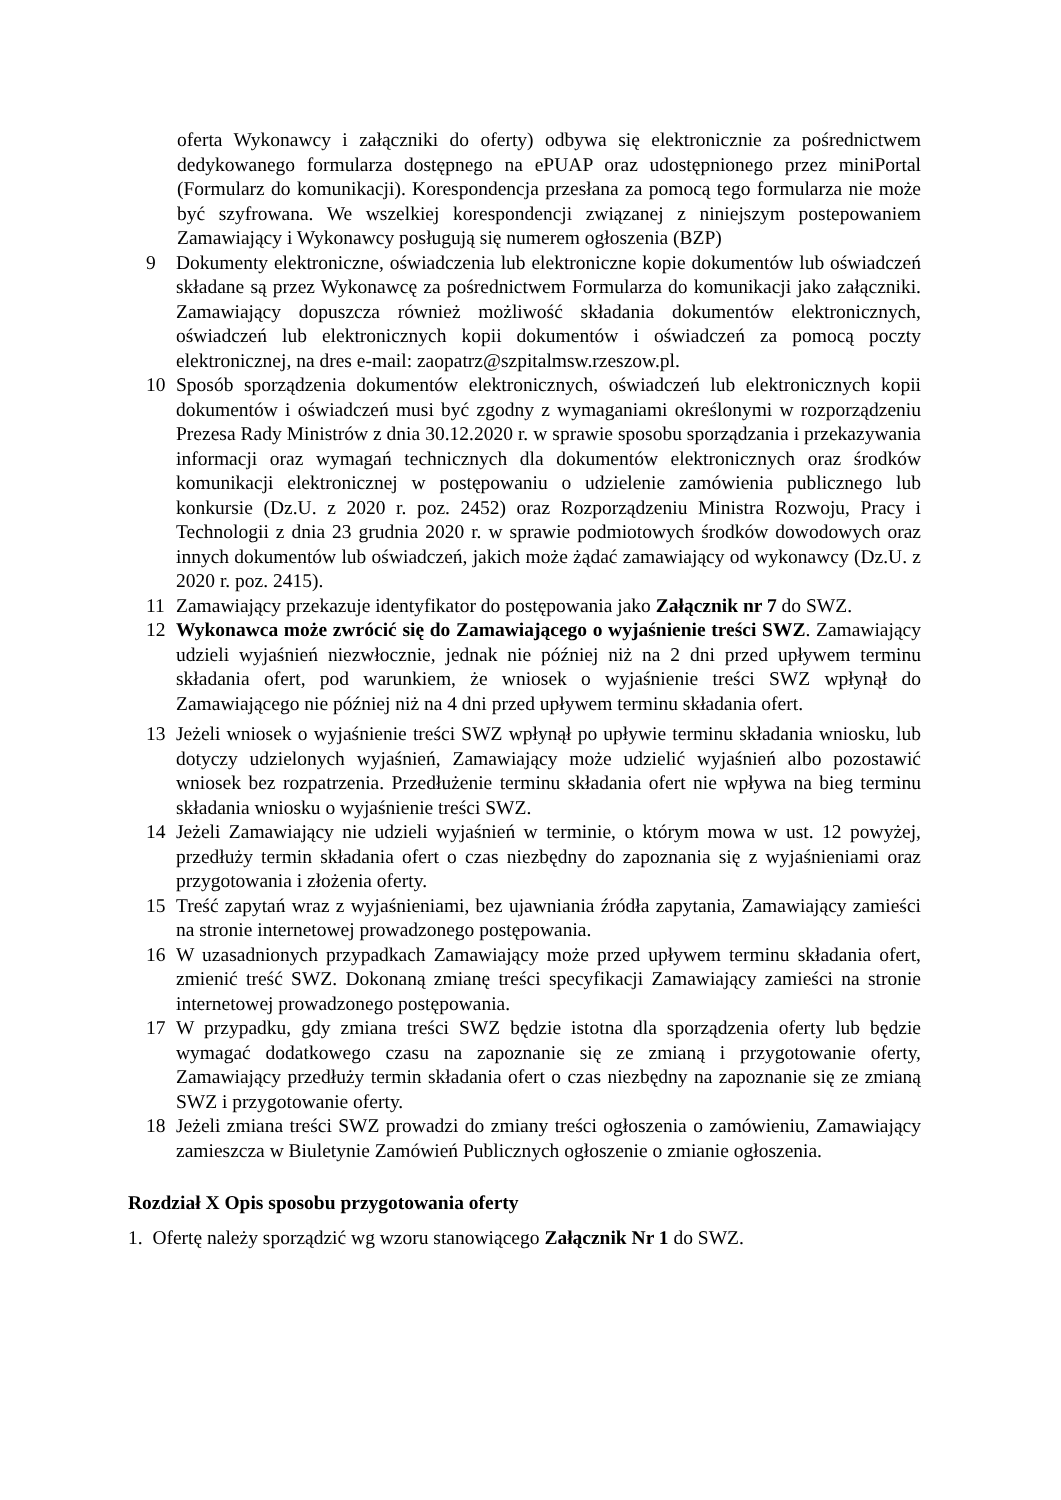oferta Wykonawcy i załączniki do oferty) odbywa się elektronicznie za pośrednictwem dedykowanego formularza dostępnego na ePUAP oraz udostępnionego przez miniPortal (Formularz do komunikacji). Korespondencja przesłana za pomocą tego formularza nie może być szyfrowana. We wszelkiej korespondencji związanej z niniejszym postepowaniem Zamawiający i Wykonawcy posługują się numerem ogłoszenia (BZP)
9 Dokumenty elektroniczne, oświadczenia lub elektroniczne kopie dokumentów lub oświadczeń składane są przez Wykonawcę za pośrednictwem Formularza do komunikacji jako załączniki. Zamawiający dopuszcza również możliwość składania dokumentów elektronicznych, oświadczeń lub elektronicznych kopii dokumentów i oświadczeń za pomocą poczty elektronicznej, na dres e-mail: zaopatrz@szpitalmsw.rzeszow.pl.
10 Sposób sporządzenia dokumentów elektronicznych, oświadczeń lub elektronicznych kopii dokumentów i oświadczeń musi być zgodny z wymaganiami określonymi w rozporządzeniu Prezesa Rady Ministrów z dnia 30.12.2020 r. w sprawie sposobu sporządzania i przekazywania informacji oraz wymagań technicznych dla dokumentów elektronicznych oraz środków komunikacji elektronicznej w postępowaniu o udzielenie zamówienia publicznego lub konkursie (Dz.U. z 2020 r. poz. 2452) oraz Rozporządzeniu Ministra Rozwoju, Pracy i Technologii z dnia 23 grudnia 2020 r. w sprawie podmiotowych środków dowodowych oraz innych dokumentów lub oświadczeń, jakich może żądać zamawiający od wykonawcy (Dz.U. z 2020 r. poz. 2415).
11 Zamawiający przekazuje identyfikator do postępowania jako Załącznik nr 7 do SWZ.
12 Wykonawca może zwrócić się do Zamawiającego o wyjaśnienie treści SWZ. Zamawiający udzieli wyjaśnień niezwłocznie, jednak nie później niż na 2 dni przed upływem terminu składania ofert, pod warunkiem, że wniosek o wyjaśnienie treści SWZ wpłynął do Zamawiającego nie później niż na 4 dni przed upływem terminu składania ofert.
13 Jeżeli wniosek o wyjaśnienie treści SWZ wpłynął po upływie terminu składania wniosku, lub dotyczy udzielonych wyjaśnień, Zamawiający może udzielić wyjaśnień albo pozostawić wniosek bez rozpatrzenia. Przedłużenie terminu składania ofert nie wpływa na bieg terminu składania wniosku o wyjaśnienie treści SWZ.
14 Jeżeli Zamawiający nie udzieli wyjaśnień w terminie, o którym mowa w ust. 12 powyżej, przedłuży termin składania ofert o czas niezbędny do zapoznania się z wyjaśnieniami oraz przygotowania i złożenia oferty.
15 Treść zapytań wraz z wyjaśnieniami, bez ujawniania źródła zapytania, Zamawiający zamieści na stronie internetowej prowadzonego postępowania.
16 W uzasadnionych przypadkach Zamawiający może przed upływem terminu składania ofert, zmienić treść SWZ. Dokonaną zmianę treści specyfikacji Zamawiający zamieści na stronie internetowej prowadzonego postępowania.
17 W przypadku, gdy zmiana treści SWZ będzie istotna dla sporządzenia oferty lub będzie wymagać dodatkowego czasu na zapoznanie się ze zmianą i przygotowanie oferty, Zamawiający przedłuży termin składania ofert o czas niezbędny na zapoznanie się ze zmianą SWZ i przygotowanie oferty.
18 Jeżeli zmiana treści SWZ prowadzi do zmiany treści ogłoszenia o zamówieniu, Zamawiający zamieszcza w Biuletynie Zamówień Publicznych ogłoszenie o zmianie ogłoszenia.
Rozdział X Opis sposobu przygotowania oferty
1. Ofertę należy sporządzić wg wzoru stanowiącego Załącznik Nr 1 do SWZ.